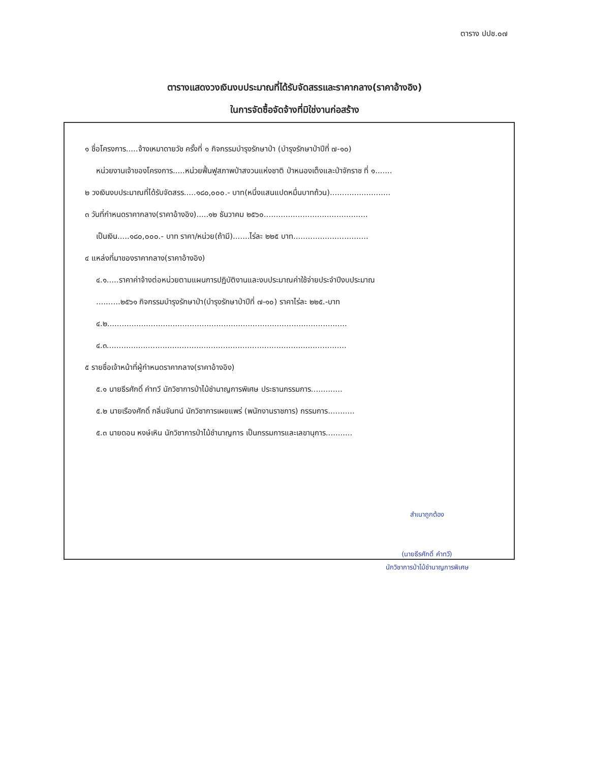ตาราง ปปช.๐๗
ตารางแสดงวงเงินงบประมาณที่ได้รับจัดสรรและราคากลาง(ราคาอ้างอิง)
ในการจัดซื้อจัดจ้างที่มิใช่งานก่อสร้าง
๑ ชื่อโครงการ.....จ้างเหมาดายวัช ครั้งที่ ๑ กิจกรรมบำรุงรักษาป่า (บำรุงรักษาป่าปีที่ ๗-๑๐)
หน่วยงานเจ้าของโครงการ.....หน่วยฟื้นฟูสภาพป่าสงวนแห่งชาติ ป่าหนองเต็งและป่าจักราช ที่ ๑.......
๒ วงเงินงบประมาณที่ได้รับจัดสรร.....๑๘๐,๐๐๐.- บาท(หนึ่งแสนแปดหมื่นบาทถ้วน).........................
๓ วันที่กำหนดราคากลาง(ราคาอ้างอิง).....๑๒ ธันวาคม ๒๕๖๐...........................................
เป็นเงิน.....๑๘๐,๐๐๐.- บาท ราคา/หน่วย(ถ้ามี).......ไร่ละ ๒๒๕ บาท...............................
๔ แหล่งที่มาของราคากลาง(ราคาอ้างอิง)
๔.๑.....ราคาค่าจ้างต่อหน่วยตามแผนการปฏิบัติงานและงบประมาณค่าใช้จ่ายประจำปีงบประมาณ
..........๒๕๖๑ กิจกรรมบำรุงรักษาป่า(บำรุงรักษาป่าปีที่ ๗-๑๐) ราคาไร่ละ ๒๒๕.-บาท
๔.๒...................................................................................................
๔.๓...................................................................................................
๕ รายชื่อเจ้าหน้าที่ผู้กำหนดราคากลาง(ราคาอ้างอิง)
๕.๑ นายธีรศักดิ์ คำทวี นักวิชาการป่าไม้ชำนาญการพิเศษ ประธานกรรมการ.............
๕.๒ นายเรืองศักดิ์ กลิ่นจันทน์ นักวิชาการเผยแพร่ (พนักงานราชการ) กรรมการ...........
๕.๓ นายดอน หงษ์เหิน นักวิชาการป่าไม้ชำนาญการ เป็นกรรมการและเลขานุการ...........
สำเนาถูกต้อง
(นายธีรศักดิ์ คำทวี)
นักวิชาการป่าไม้ชำนาญการพิเศษ